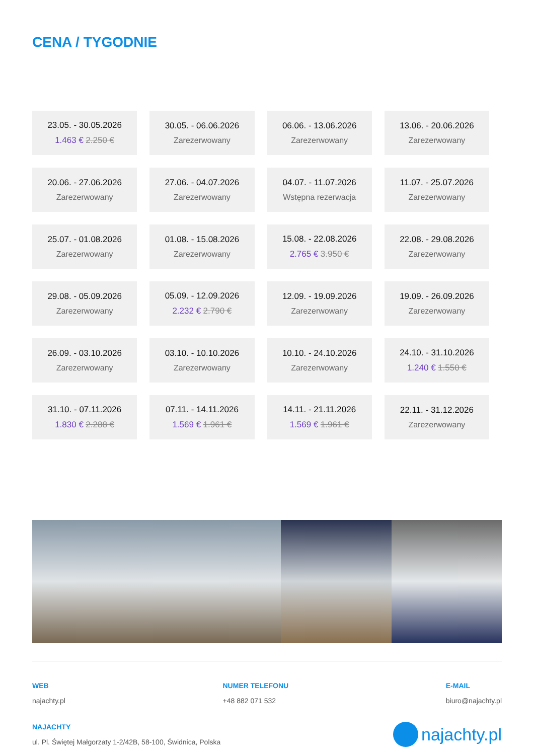CENA / TYGODNIE
| 23.05. - 30.05.2026 1.463 € 2.250 € | 30.05. - 06.06.2026 Zarezerwowany | 06.06. - 13.06.2026 Zarezerwowany | 13.06. - 20.06.2026 Zarezerwowany |
| 20.06. - 27.06.2026 Zarezerwowany | 27.06. - 04.07.2026 Zarezerwowany | 04.07. - 11.07.2026 Wstępna rezerwacja | 11.07. - 25.07.2026 Zarezerwowany |
| 25.07. - 01.08.2026 Zarezerwowany | 01.08. - 15.08.2026 Zarezerwowany | 15.08. - 22.08.2026 2.765 € 3.950 € | 22.08. - 29.08.2026 Zarezerwowany |
| 29.08. - 05.09.2026 Zarezerwowany | 05.09. - 12.09.2026 2.232 € 2.790 € | 12.09. - 19.09.2026 Zarezerwowany | 19.09. - 26.09.2026 Zarezerwowany |
| 26.09. - 03.10.2026 Zarezerwowany | 03.10. - 10.10.2026 Zarezerwowany | 10.10. - 24.10.2026 Zarezerwowany | 24.10. - 31.10.2026 1.240 € 1.550 € |
| 31.10. - 07.11.2026 1.830 € 2.288 € | 07.11. - 14.11.2026 1.569 € 1.961 € | 14.11. - 21.11.2026 1.569 € 1.961 € | 22.11. - 31.12.2026 Zarezerwowany |
WEB
najachty.pl
NUMER TELEFONU
+48 882 071 532
E-MAIL
biuro@najachty.pl
NAJACHTY
ul. Pl. Świętej Małgorzaty 1-2/42B, 58-100, Świdnica, Polska
najachty.pl